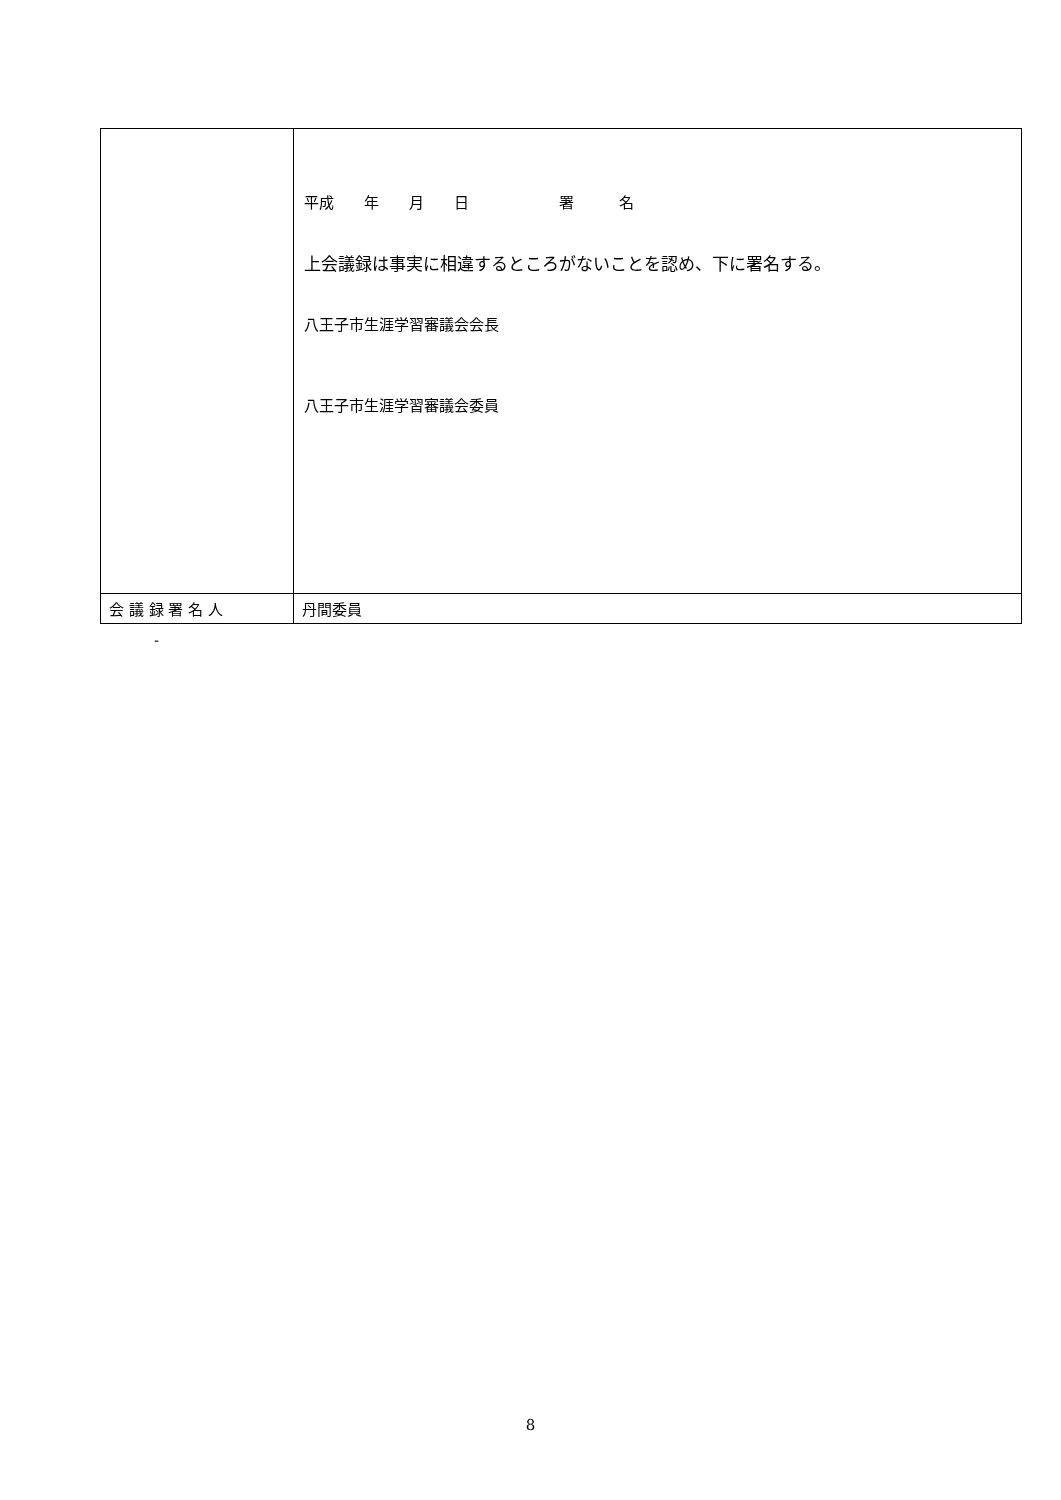| | 平成 年 月 日 署 名 上会議録は事実に相違するところがないことを認め、下に署名する。 八王子市生涯学習審議会会長 八王子市生涯学習審議会委員 |
| 会 議 録 署 名 人 | 丹間委員 |
-
8